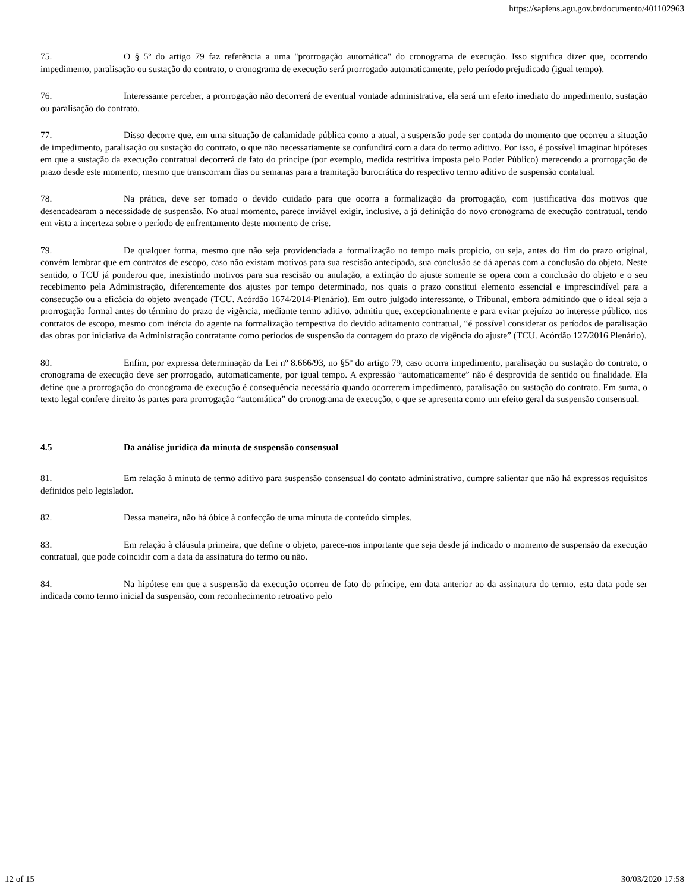https://sapiens.agu.gov.br/documento/401102963
75. O § 5º do artigo 79 faz referência a uma "prorrogação automática" do cronograma de execução. Isso significa dizer que, ocorrendo impedimento, paralisação ou sustação do contrato, o cronograma de execução será prorrogado automaticamente, pelo período prejudicado (igual tempo).
76. Interessante perceber, a prorrogação não decorrerá de eventual vontade administrativa, ela será um efeito imediato do impedimento, sustação ou paralisação do contrato.
77. Disso decorre que, em uma situação de calamidade pública como a atual, a suspensão pode ser contada do momento que ocorreu a situação de impedimento, paralisação ou sustação do contrato, o que não necessariamente se confundirá com a data do termo aditivo. Por isso, é possível imaginar hipóteses em que a sustação da execução contratual decorrerá de fato do príncipe (por exemplo, medida restritiva imposta pelo Poder Público) merecendo a prorrogação de prazo desde este momento, mesmo que transcorram dias ou semanas para a tramitação burocrática do respectivo termo aditivo de suspensão contatual.
78. Na prática, deve ser tomado o devido cuidado para que ocorra a formalização da prorrogação, com justificativa dos motivos que desencadearam a necessidade de suspensão. No atual momento, parece inviável exigir, inclusive, a já definição do novo cronograma de execução contratual, tendo em vista a incerteza sobre o período de enfrentamento deste momento de crise.
79. De qualquer forma, mesmo que não seja providenciada a formalização no tempo mais propício, ou seja, antes do fim do prazo original, convém lembrar que em contratos de escopo, caso não existam motivos para sua rescisão antecipada, sua conclusão se dá apenas com a conclusão do objeto. Neste sentido, o TCU já ponderou que, inexistindo motivos para sua rescisão ou anulação, a extinção do ajuste somente se opera com a conclusão do objeto e o seu recebimento pela Administração, diferentemente dos ajustes por tempo determinado, nos quais o prazo constitui elemento essencial e imprescindível para a consecução ou a eficácia do objeto avençado (TCU. Acórdão 1674/2014-Plenário). Em outro julgado interessante, o Tribunal, embora admitindo que o ideal seja a prorrogação formal antes do término do prazo de vigência, mediante termo aditivo, admitiu que, excepcionalmente e para evitar prejuízo ao interesse público, nos contratos de escopo, mesmo com inércia do agente na formalização tempestiva do devido aditamento contratual, “é possível considerar os períodos de paralisação das obras por iniciativa da Administração contratante como períodos de suspensão da contagem do prazo de vigência do ajuste” (TCU. Acórdão 127/2016 Plenário).
80. Enfim, por expressa determinação da Lei nº 8.666/93, no §5º do artigo 79, caso ocorra impedimento, paralisação ou sustação do contrato, o cronograma de execução deve ser prorrogado, automaticamente, por igual tempo. A expressão “automaticamente” não é desprovida de sentido ou finalidade. Ela define que a prorrogação do cronograma de execução é consequência necessária quando ocorrerem impedimento, paralisação ou sustação do contrato. Em suma, o texto legal confere direito às partes para prorrogação “automática” do cronograma de execução, o que se apresenta como um efeito geral da suspensão consensual.
4.5 Da análise jurídica da minuta de suspensão consensual
81. Em relação à minuta de termo aditivo para suspensão consensual do contato administrativo, cumpre salientar que não há expressos requisitos definidos pelo legislador.
82. Dessa maneira, não há óbice à confecção de uma minuta de conteúdo simples.
83. Em relação à cláusula primeira, que define o objeto, parece-nos importante que seja desde já indicado o momento de suspensão da execução contratual, que pode coincidir com a data da assinatura do termo ou não.
84. Na hipótese em que a suspensão da execução ocorreu de fato do príncipe, em data anterior ao da assinatura do termo, esta data pode ser indicada como termo inicial da suspensão, com reconhecimento retroativo pelo
12 of 15 30/03/2020 17:58